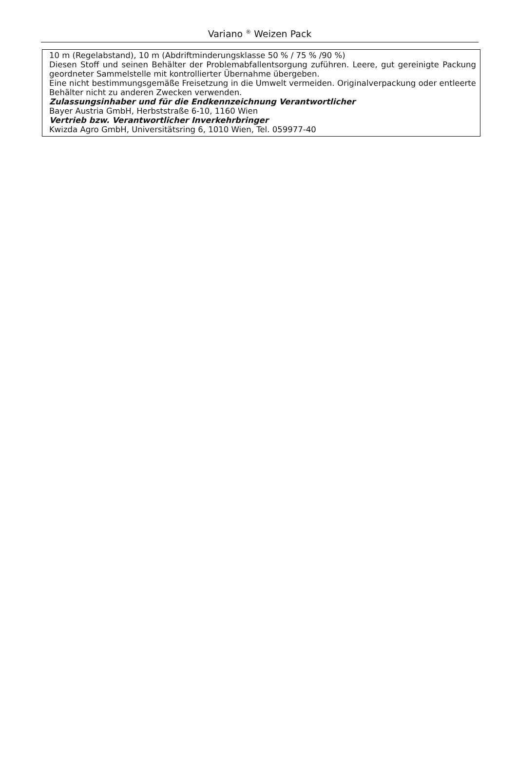Variano <sup>®</sup> Weizen Pack
10 m (Regelabstand), 10 m (Abdriftminderungsklasse 50 % / 75 % /90 %)
Diesen Stoff und seinen Behälter der Problemabfallentsorgung zuführen. Leere, gut gereinigte Packung geordneter Sammelstelle mit kontrollierter Übernahme übergeben.
Eine nicht bestimmungsgemäße Freisetzung in die Umwelt vermeiden. Originalverpackung oder entleerte Behälter nicht zu anderen Zwecken verwenden.
Zulassungsinhaber und für die Endkennzeichnung Verantwortlicher
Bayer Austria GmbH, Herbststraße 6-10, 1160 Wien
Vertrieb bzw. Verantwortlicher Inverkehrbringer
Kwizda Agro GmbH, Universitätsring 6, 1010 Wien, Tel. 059977-40